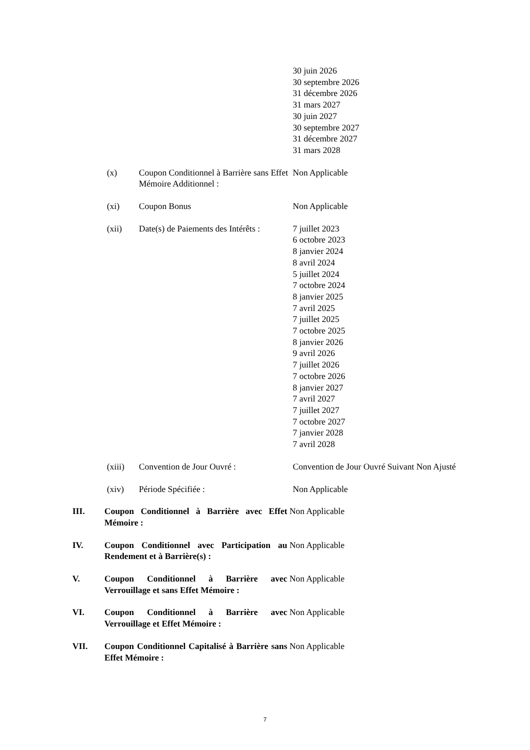30 juin 2026
30 septembre 2026
31 décembre 2026
31 mars 2027
30 juin 2027
30 septembre 2027
31 décembre 2027
31 mars 2028
(x) Coupon Conditionnel à Barrière sans Effet Mémoire Additionnel :
Non Applicable
(xi) Coupon Bonus Non Applicable
(xii) Date(s) de Paiements des Intérêts :
7 juillet 2023
6 octobre 2023
8 janvier 2024
8 avril 2024
5 juillet 2024
7 octobre 2024
8 janvier 2025
7 avril 2025
7 juillet 2025
7 octobre 2025
8 janvier 2026
9 avril 2026
7 juillet 2026
7 octobre 2026
8 janvier 2027
7 avril 2027
7 juillet 2027
7 octobre 2027
7 janvier 2028
7 avril 2028
(xiii) Convention de Jour Ouvré : Convention de Jour Ouvré Suivant Non Ajusté
(xiv) Période Spécifiée : Non Applicable
III. Coupon Conditionnel à Barrière avec Effet Mémoire :
Non Applicable
IV. Coupon Conditionnel avec Participation au Rendement et à Barrière(s) :
Non Applicable
V. Coupon Conditionnel à Barrière avec Verrouillage et sans Effet Mémoire :
Non Applicable
VI. Coupon Conditionnel à Barrière avec Verrouillage et Effet Mémoire :
Non Applicable
VII. Coupon Conditionnel Capitalisé à Barrière sans Effet Mémoire :
Non Applicable
7